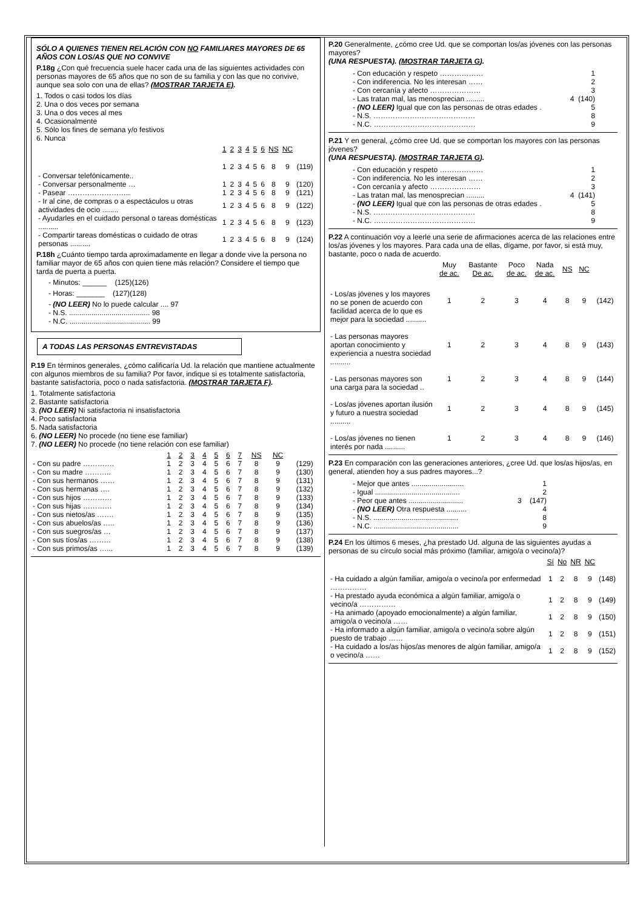SÓLO A QUIENES TIENEN RELACIÓN CON NO FAMILIARES MAYORES DE 65 AÑOS CON LOS/AS QUE NO CONVIVE
P.18g ¿Con qué frecuencia suele hacer cada una de las siguientes actividades con personas mayores de 65 años que no son de su familia y con las que no convive, aunque sea solo con una de ellas? (MOSTRAR TARJETA E).
1. Todos o casi todos los días
2. Una o dos veces por semana
3. Una o dos veces al mes
4. Ocasionalmente
5. Sólo los fines de semana y/o festivos
6. Nunca
| | 1 | 2 | 3 | 4 | 5 | 6 | NS | NC | |
| --- | --- | --- | --- | --- | --- | --- | --- | --- | --- |
| - Conversar telefónicamente.. | 1 | 2 | 3 | 4 | 5 | 6 | 8 | 9 | (119) |
| - Conversar personalmente … | 1 | 2 | 3 | 4 | 5 | 6 | 8 | 9 | (120) |
| - Pasear …………………….. | 1 | 2 | 3 | 4 | 5 | 6 | 8 | 9 | (121) |
| - Ir al cine, de compras o a espectáculos u otras actividades de ocio ........ | 1 | 2 | 3 | 4 | 5 | 6 | 8 | 9 | (122) |
| - Ayudarles en el cuidado personal o tareas domésticas .......... | 1 | 2 | 3 | 4 | 5 | 6 | 8 | 9 | (123) |
| - Compartir tareas domésticas o cuidado de otras personas .......... | 1 | 2 | 3 | 4 | 5 | 6 | 8 | 9 | (124) |
P.18h ¿Cuánto tiempo tarda aproximadamente en llegar a donde vive la persona no familiar mayor de 65 años con quien tiene más relación? Considere el tiempo que tarda de puerta a puerta.
- Minutos: ______ (125)(126)
- Horas: _______ (127)(128)
- (NO LEER) No lo puede calcular .... 97
- N.S. ........................................ 98
- N.C. ........................................ 99
A TODAS LAS PERSONAS ENTREVISTADAS
P.19 En términos generales, ¿cómo calificaría Ud. la relación que mantiene actualmente con algunos miembros de su familia? Por favor, indique si es totalmente satisfactoria, bastante satisfactoria, poco o nada satisfactoria. (MOSTRAR TARJETA F).
1. Totalmente satisfactoria
2. Bastante satisfactoria
3. (NO LEER) Ni satisfactoria ni insatisfactoria
4. Poco satisfactoria
5. Nada satisfactoria
6. (NO LEER) No procede (no tiene ese familiar)
7. (NO LEER) No procede (no tiene relación con ese familiar)
| | 1 | 2 | 3 | 4 | 5 | 6 | 7 | NS | NC | |
| --- | --- | --- | --- | --- | --- | --- | --- | --- | --- | --- |
| - Con su padre …………. | 1 | 2 | 3 | 4 | 5 | 6 | 7 | 8 | 9 | (129) |
| - Con su madre ……….. | 1 | 2 | 3 | 4 | 5 | 6 | 7 | 8 | 9 | (130) |
| - Con sus hermanos …… | 1 | 2 | 3 | 4 | 5 | 6 | 7 | 8 | 9 | (131) |
| - Con sus hermanas …. | 1 | 2 | 3 | 4 | 5 | 6 | 7 | 8 | 9 | (132) |
| - Con sus hijos ………… | 1 | 2 | 3 | 4 | 5 | 6 | 7 | 8 | 9 | (133) |
| - Con sus hijas ………… | 1 | 2 | 3 | 4 | 5 | 6 | 7 | 8 | 9 | (134) |
| - Con sus nietos/as ……. | 1 | 2 | 3 | 4 | 5 | 6 | 7 | 8 | 9 | (135) |
| - Con sus abuelos/as ….. | 1 | 2 | 3 | 4 | 5 | 6 | 7 | 8 | 9 | (136) |
| - Con sus suegros/as … | 1 | 2 | 3 | 4 | 5 | 6 | 7 | 8 | 9 | (137) |
| - Con sus tíos/as ……… | 1 | 2 | 3 | 4 | 5 | 6 | 7 | 8 | 9 | (138) |
| - Con sus primos/as …... | 1 | 2 | 3 | 4 | 5 | 6 | 7 | 8 | 9 | (139) |
P.20 Generalmente, ¿cómo cree Ud. que se comportan los/as jóvenes con las personas mayores?
(UNA RESPUESTA). (MOSTRAR TARJETA G).
- Con educación y respeto ……………… 1
- Con indiferencia. No les interesan …… 2
- Con cercanía y afecto ………………… 3
- Las tratan mal, las menosprecian ......... 4 (140)
- (NO LEER) Igual que con las personas de otras edades . 5
- N.S. …………………………………… 8
- N.C. …………………………………… 9
P.21 Y en general, ¿cómo cree Ud. que se comportan los mayores con las personas jóvenes?
(UNA RESPUESTA). (MOSTRAR TARJETA G).
- Con educación y respeto ……………… 1
- Con indiferencia. No les interesan …… 2
- Con cercanía y afecto ………………… 3
- Las tratan mal, las menosprecian ......... 4 (141)
- (NO LEER) Igual que con las personas de otras edades . 5
- N.S. …………………………………… 8
- N.C. …………………………………… 9
P.22 A continuación voy a leerle una serie de afirmaciones acerca de las relaciones entre los/as jóvenes y los mayores. Para cada una de ellas, dígame, por favor, si está muy, bastante, poco o nada de acuerdo.
| | Muy de ac. | Bastante De ac. | Poco de ac. | Nada de ac. | NS | NC | |
| --- | --- | --- | --- | --- | --- | --- | --- |
| - Los/as jóvenes y los mayores no se ponen de acuerdo con facilidad acerca de lo que es mejor para la sociedad .......... | 1 | 2 | 3 | 4 | 8 | 9 | (142) |
| - Las personas mayores aportan conocimiento y experiencia a nuestra sociedad .......... | 1 | 2 | 3 | 4 | 8 | 9 | (143) |
| - Las personas mayores son una carga para la sociedad .. | 1 | 2 | 3 | 4 | 8 | 9 | (144) |
| - Los/as jóvenes aportan ilusión y futuro a nuestra sociedad .......... | 1 | 2 | 3 | 4 | 8 | 9 | (145) |
| - Los/as jóvenes no tienen interés por nada .......... | 1 | 2 | 3 | 4 | 8 | 9 | (146) |
P.23 En comparación con las generaciones anteriores, ¿cree Ud. que los/as hijos/as, en general, atienden hoy a sus padres mayores...?
- Mejor que antes .......................... 1
- Igual .......................................... 2
- Peor que antes ........................... 3 (147)
- (NO LEER) Otra respuesta .......... 4
- N.S. .......................................... 8
- N.C. .......................................... 9
P.24 En los últimos 6 meses, ¿ha prestado Ud. alguna de las siguientes ayudas a personas de su círculo social más próximo (familiar, amigo/a o vecino/a)?
| | Sí | No | NR | NC | |
| --- | --- | --- | --- | --- | --- |
| - Ha cuidado a algún familiar, amigo/a o vecino/a por enfermedad …………… | 1 | 2 | 8 | 9 | (148) |
| - Ha prestado ayuda económica a algún familiar, amigo/a o vecino/a …………… | 1 | 2 | 8 | 9 | (149) |
| - Ha animado (apoyado emocionalmente) a algún familiar, amigo/a o vecino/a …… | 1 | 2 | 8 | 9 | (150) |
| - Ha informado a algún familiar, amigo/a o vecino/a sobre algún puesto de trabajo …… | 1 | 2 | 8 | 9 | (151) |
| - Ha cuidado a los/as hijos/as menores de algún familiar, amigo/a o vecino/a …… | 1 | 2 | 8 | 9 | (152) |